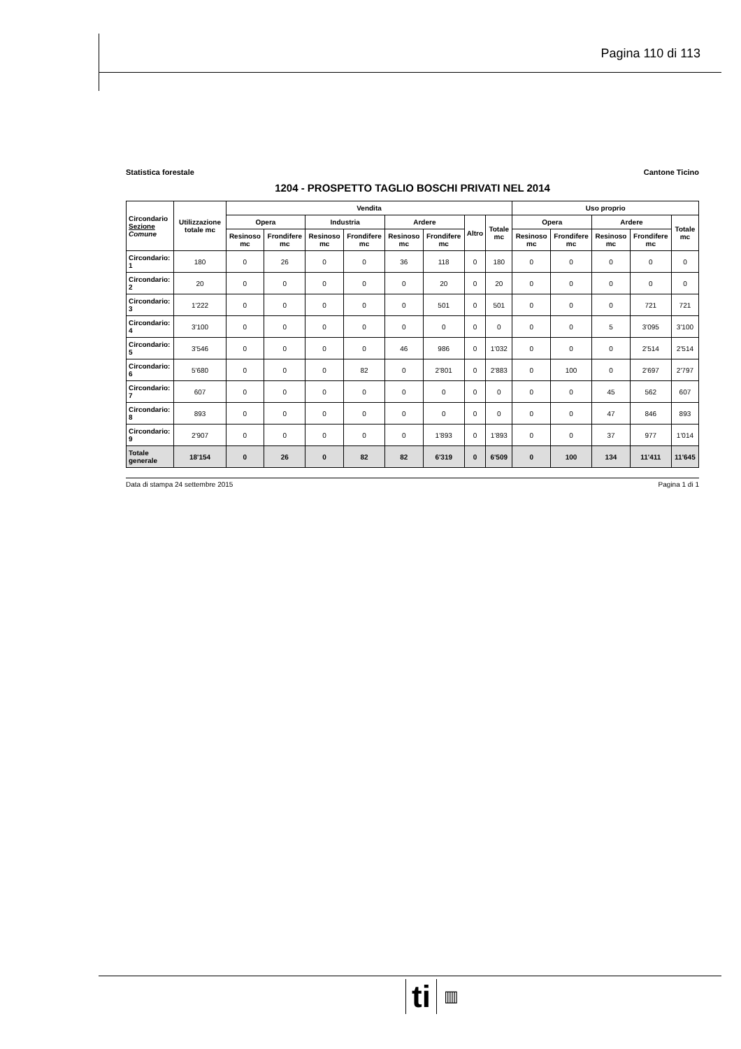Pagina 110 di 113
Statistica forestale Cantone Ticino
1204 - PROSPETTO TAGLIO BOSCHI PRIVATI NEL 2014
| Circondario Sezione Comune | Utilizzazione totale mc | Vendita | | | | | | | | Uso proprio | | | | |
| --- | --- | --- | --- | --- | --- | --- | --- | --- | --- | --- | --- | --- | --- | --- |
| | | Opera | | Industria | | Ardere | | Altro | Totale mc | Opera | | Ardere | | Totale mc |
| | | Resinoso mc | Frondifere mc | Resinoso mc | Frondifere mc | Resinoso mc | Frondifere mc | | | Resinoso mc | Frondifere mc | Resinoso mc | Frondifere mc | |
| Circondario: 1 | 180 | 0 | 26 | 0 | 0 | 36 | 118 | 0 | 180 | 0 | 0 | 0 | 0 | 0 |
| Circondario: 2 | 20 | 0 | 0 | 0 | 0 | 0 | 20 | 0 | 20 | 0 | 0 | 0 | 0 | 0 |
| Circondario: 3 | 1'222 | 0 | 0 | 0 | 0 | 0 | 501 | 0 | 501 | 0 | 0 | 0 | 721 | 721 |
| Circondario: 4 | 3'100 | 0 | 0 | 0 | 0 | 0 | 0 | 0 | 0 | 0 | 0 | 5 | 3'095 | 3'100 |
| Circondario: 5 | 3'546 | 0 | 0 | 0 | 0 | 46 | 986 | 0 | 1'032 | 0 | 0 | 0 | 2'514 | 2'514 |
| Circondario: 6 | 5'680 | 0 | 0 | 0 | 82 | 0 | 2'801 | 0 | 2'883 | 0 | 100 | 0 | 2'697 | 2'797 |
| Circondario: 7 | 607 | 0 | 0 | 0 | 0 | 0 | 0 | 0 | 0 | 0 | 0 | 45 | 562 | 607 |
| Circondario: 8 | 893 | 0 | 0 | 0 | 0 | 0 | 0 | 0 | 0 | 0 | 0 | 47 | 846 | 893 |
| Circondario: 9 | 2'907 | 0 | 0 | 0 | 0 | 0 | 1'893 | 0 | 1'893 | 0 | 0 | 37 | 977 | 1'014 |
| Totale generale | 18'154 | 0 | 26 | 0 | 82 | 82 | 6'319 | 0 | 6'509 | 0 | 100 | 134 | 11'411 | 11'645 |
Data di stampa 24 settembre 2015 Pagina 1 di 1
ti ▥